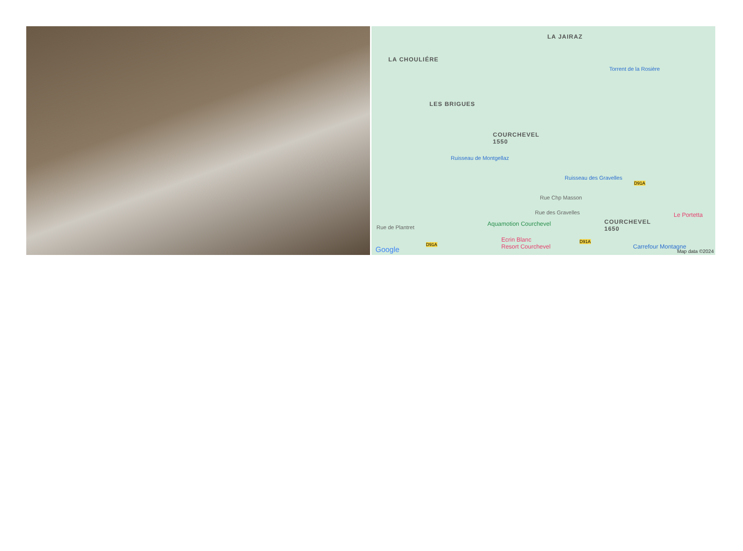LA JAIRAZ
LA CHOULIÉRE
LES BRIGUES
COURCHEVEL
1550
Ruisseau de Montgellaz
Ruisseau des Gravelles
Torrent de la Rosière
Rue Chp Masson
Rue des Gravelles
Rue de Plantret
COURCHEVEL
1650
Le Portetta
Aquamotion Courchevel
Ecrin Blanc
Resort Courchevel
Carrefour Montagne
D91A
D91A
D91A
Google Map data ©2024